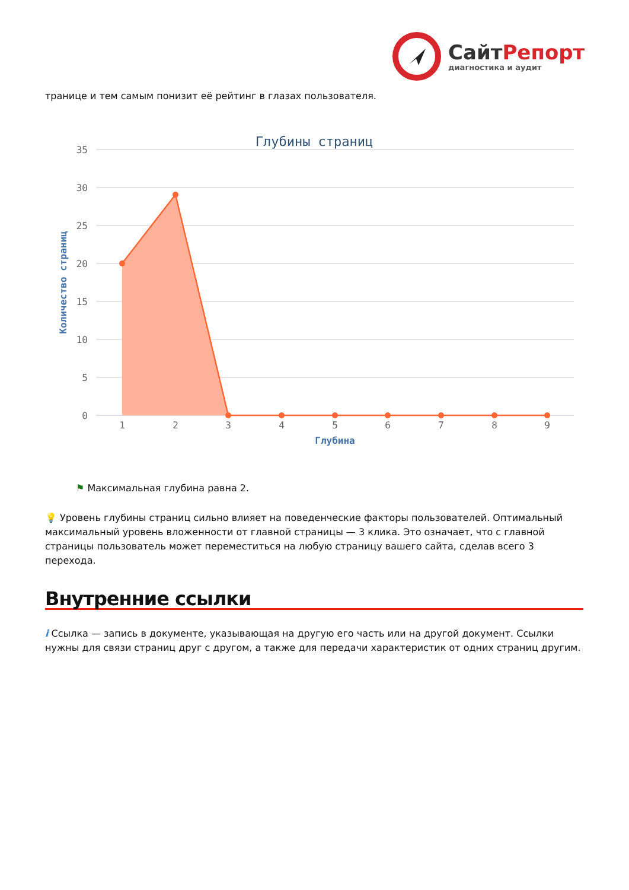СайтРепорт
диагностика и аудит
транице и тем самым понизит её рейтинг в глазах пользователя.
Глубины страниц
35
30
25
20
15
10
5
0
Количество страниц
1
2
3
4
5
6
7
8
9
Глубина
⚑ Максимальная глубина равна 2.
💡 Уровень глубины страниц сильно влияет на поведенческие факторы пользователей. Оптимальный максимальный уровень вложенности от главной страницы — 3 клика. Это означает, что с главной страницы пользователь может переместиться на любую страницу вашего сайта, сделав всего 3 перехода.
Внутренние ссылки
i Ссылка — запись в документе, указывающая на другую его часть или на другой документ. Ссылки нужны для связи страниц друг с другом, а также для передачи характеристик от одних страниц другим.